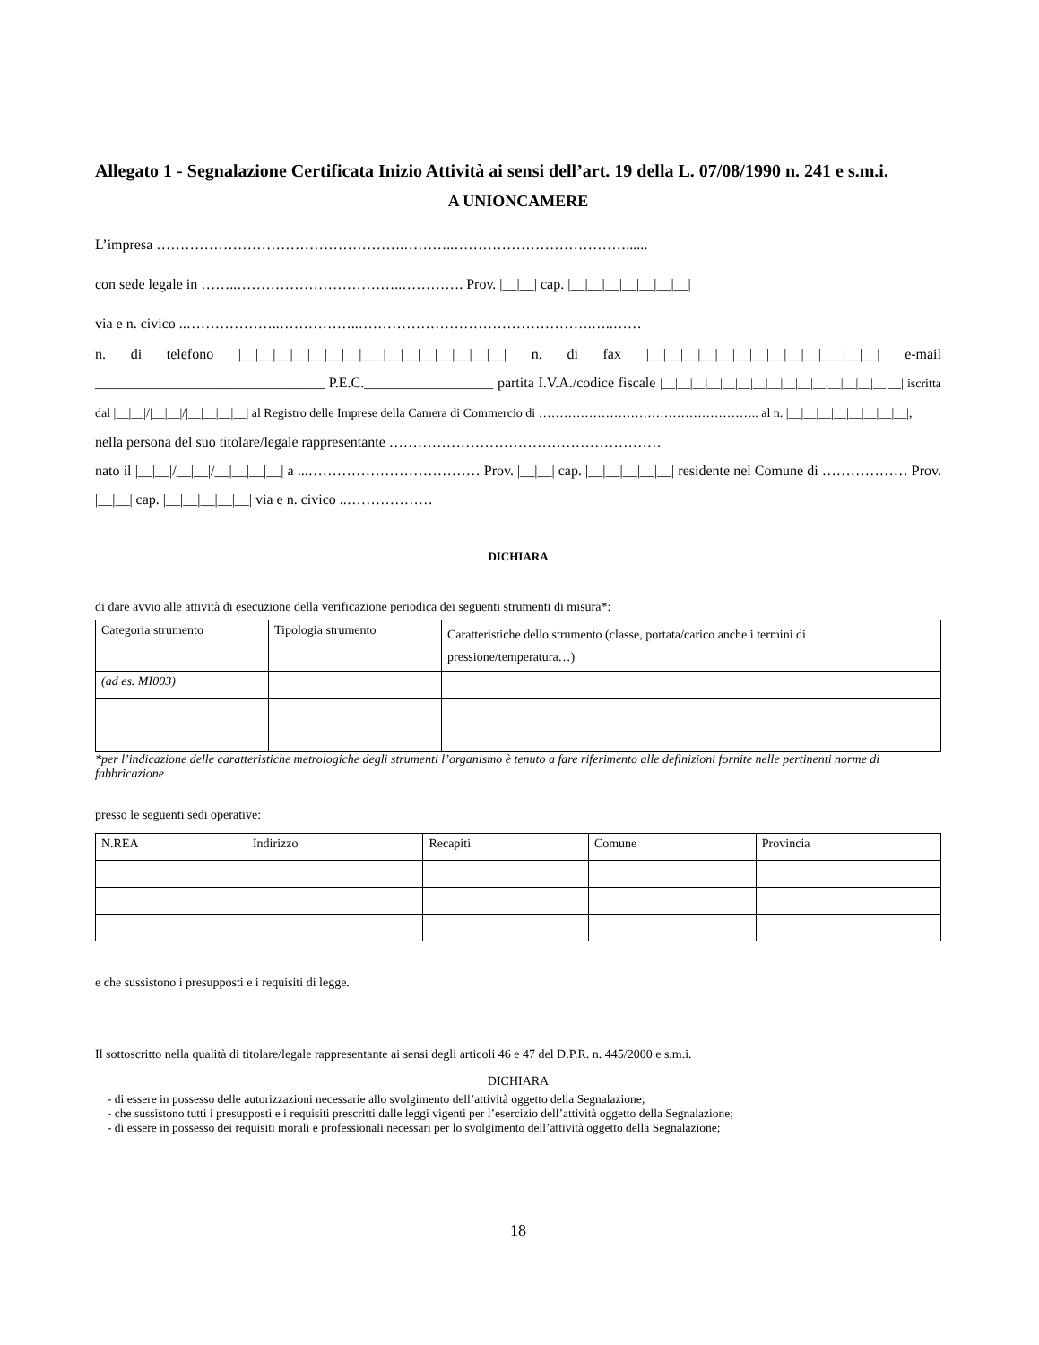Allegato 1 - Segnalazione Certificata Inizio Attività ai sensi dell’art. 19 della L. 07/08/1990 n. 241 e s.m.i.
A UNIONCAMERE
L’impresa …………………………………………….………..………………………………......
con sede legale in ……..……………………………..…………. Prov. |__|__| cap. |__|__|__|__|__|__|__|
via e n. civico ..………………..……………..………………………………………….…..……
n. di telefono |__|__|__|__|__|__|__|___|__|__|__|__|__|__|__| n. di fax |__|__|__|__|__|__|__|__|__|__|___|__|__| e-mail ________________________________ P.E.C.__________________ partita I.V.A./codice fiscale |__|__|__|__|__|__|__|__|__|__|__|__|__|__|__|__| iscritta dal |__|__|/|__|__|/|__|__|__|__| al Registro delle Imprese della Camera di Commercio di …………………………………………….. al n. |__|__|__|__|__|__|__|__|,
nella persona del suo titolare/legale rappresentante …………………………………………………
nato il |__|__|/__|__|/__|__|__|__| a ...……………………………… Prov. |__|__| cap. |__|__|__|__|__| residente nel Comune di ……………… Prov. |__|__| cap. |__|__|__|__|__| via e n. civico ..………………
DICHIARA
di dare avvio alle attività di esecuzione della verificazione periodica dei seguenti strumenti di misura*:
| Categoria strumento | Tipologia strumento | Caratteristiche dello strumento (classe, portata/carico anche i termini di pressione/temperatura…) |
| (ad es. MI003) | | |
*per l’indicazione delle caratteristiche metrologiche degli strumenti l’organismo è tenuto a fare riferimento alle definizioni fornite nelle pertinenti norme di fabbricazione
presso le seguenti sedi operative:
| N.REA | Indirizzo | Recapiti | Comune | Provincia |
e che sussistono i presupposti e i requisiti di legge.
Il sottoscritto nella qualità di titolare/legale rappresentante ai sensi degli articoli 46 e 47 del D.P.R. n. 445/2000 e s.m.i.
DICHIARA
- di essere in possesso delle autorizzazioni necessarie allo svolgimento dell’attività oggetto della Segnalazione;
- che sussistono tutti i presupposti e i requisiti prescritti dalle leggi vigenti per l’esercizio dell’attività oggetto della Segnalazione;
- di essere in possesso dei requisiti morali e professionali necessari per lo svolgimento dell’attività oggetto della Segnalazione;
18